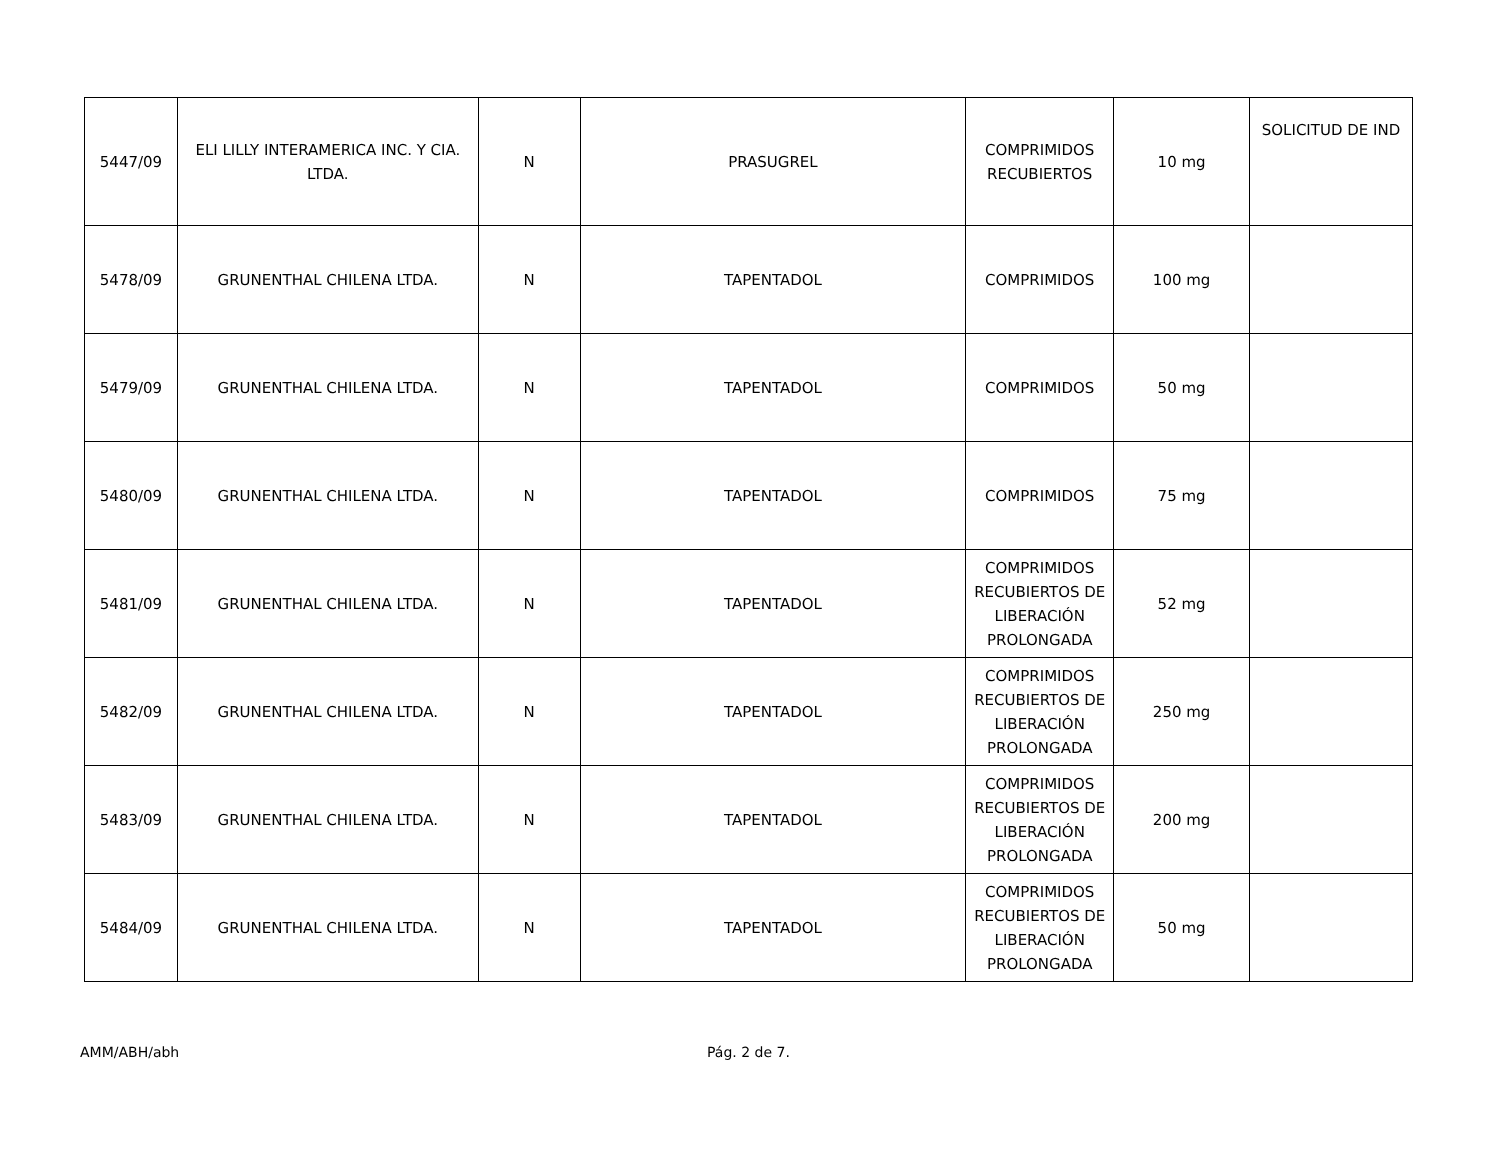| 5447/09 | ELI LILLY INTERAMERICA INC. Y CIA. LTDA. | N | PRASUGREL | COMPRIMIDOS RECUBIERTOS | 10 mg | SOLICITUD DE IND |
| 5478/09 | GRUNENTHAL CHILENA LTDA. | N | TAPENTADOL | COMPRIMIDOS | 100 mg | |
| 5479/09 | GRUNENTHAL CHILENA LTDA. | N | TAPENTADOL | COMPRIMIDOS | 50 mg | |
| 5480/09 | GRUNENTHAL CHILENA LTDA. | N | TAPENTADOL | COMPRIMIDOS | 75 mg | |
| 5481/09 | GRUNENTHAL CHILENA LTDA. | N | TAPENTADOL | COMPRIMIDOS RECUBIERTOS DE LIBERACIÓN PROLONGADA | 52 mg | |
| 5482/09 | GRUNENTHAL CHILENA LTDA. | N | TAPENTADOL | COMPRIMIDOS RECUBIERTOS DE LIBERACIÓN PROLONGADA | 250 mg | |
| 5483/09 | GRUNENTHAL CHILENA LTDA. | N | TAPENTADOL | COMPRIMIDOS RECUBIERTOS DE LIBERACIÓN PROLONGADA | 200 mg | |
| 5484/09 | GRUNENTHAL CHILENA LTDA. | N | TAPENTADOL | COMPRIMIDOS RECUBIERTOS DE LIBERACIÓN PROLONGADA | 50 mg | |
AMM/ABH/abh Pág. 2 de 7.